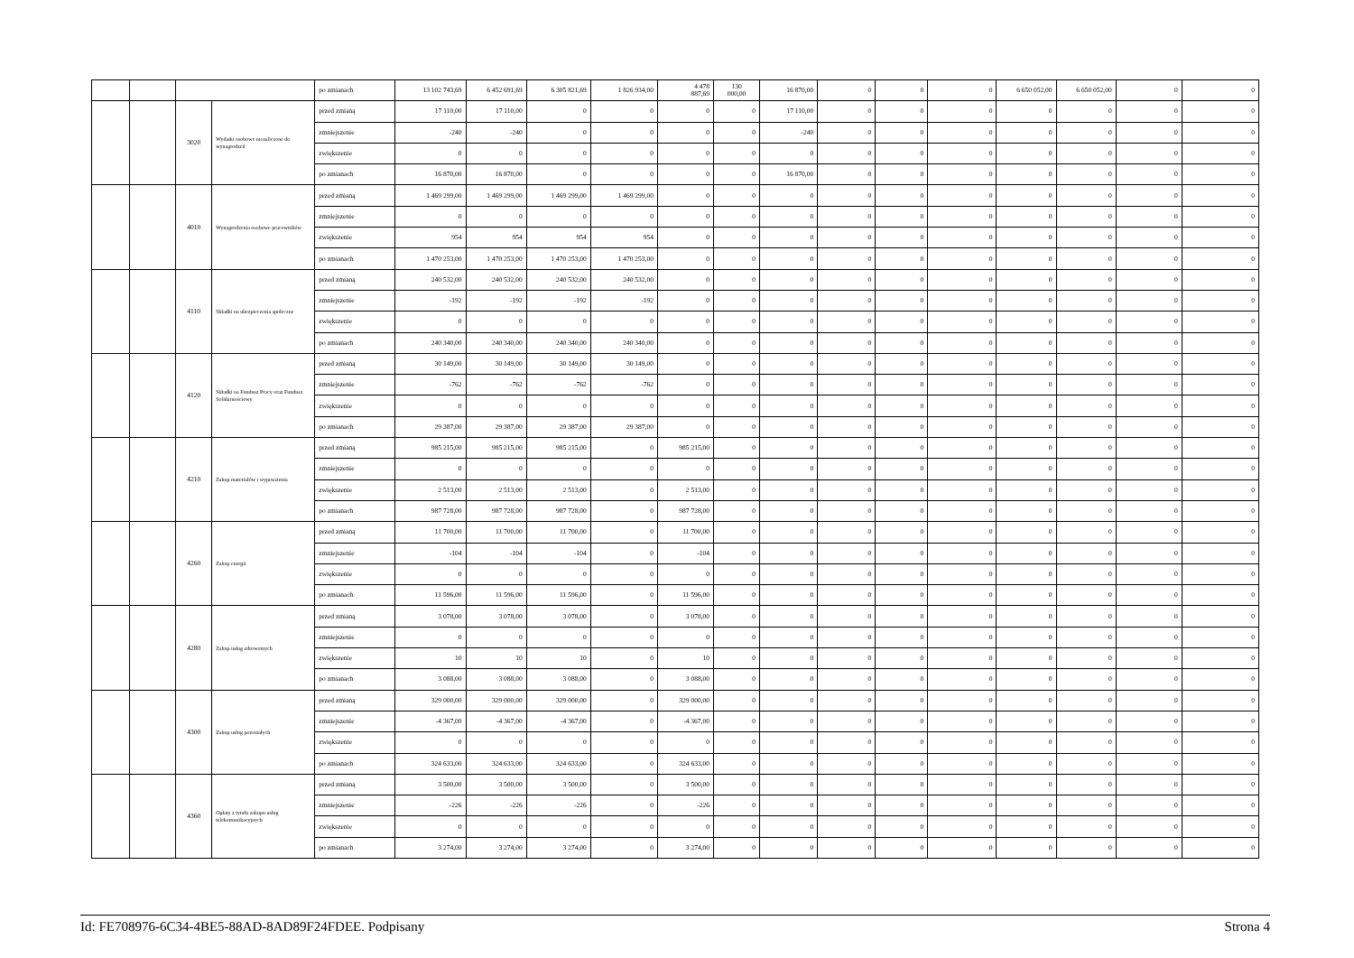| | | | | po zmianach | 13 102 743,69 | 6 452 691,69 | 6 305 821,69 | 1 826 934,00 | 4 478 887,69 | 130 000,00 | 16 870,00 | 0 | 0 | 0 | 6 650 052,00 | 6 650 052,00 | 0 | 0 |
| | | 3020 | Wydatki osobowe niezaliczone do wynagrodzeń | przed zmianą | 17 110,00 | 17 110,00 | 0 | 0 | 0 | 0 | 17 110,00 | 0 | 0 | 0 | 0 | 0 | 0 | 0 |
| | | | | zmniejszenie | -240 | -240 | 0 | 0 | 0 | 0 | -240 | 0 | 0 | 0 | 0 | 0 | 0 | 0 |
| | | | | zwiększenie | 0 | 0 | 0 | 0 | 0 | 0 | 0 | 0 | 0 | 0 | 0 | 0 | 0 | 0 |
| | | | | po zmianach | 16 870,00 | 16 870,00 | 0 | 0 | 0 | 0 | 16 870,00 | 0 | 0 | 0 | 0 | 0 | 0 | 0 |
| | | 4010 | Wynagrodzenia osobowe pracowników | przed zmianą | 1 469 299,00 | 1 469 299,00 | 1 469 299,00 | 1 469 299,00 | 0 | 0 | 0 | 0 | 0 | 0 | 0 | 0 | 0 | 0 |
| | | | | zmniejszenie | 0 | 0 | 0 | 0 | 0 | 0 | 0 | 0 | 0 | 0 | 0 | 0 | 0 | 0 |
| | | | | zwiększenie | 954 | 954 | 954 | 954 | 0 | 0 | 0 | 0 | 0 | 0 | 0 | 0 | 0 | 0 |
| | | | | po zmianach | 1 470 253,00 | 1 470 253,00 | 1 470 253,00 | 1 470 253,00 | 0 | 0 | 0 | 0 | 0 | 0 | 0 | 0 | 0 | 0 |
| | | 4110 | Składki na ubezpieczenia społeczne | przed zmianą | 240 532,00 | 240 532,00 | 240 532,00 | 240 532,00 | 0 | 0 | 0 | 0 | 0 | 0 | 0 | 0 | 0 | 0 |
| | | | | zmniejszenie | -192 | -192 | -192 | -192 | 0 | 0 | 0 | 0 | 0 | 0 | 0 | 0 | 0 | 0 |
| | | | | zwiększenie | 0 | 0 | 0 | 0 | 0 | 0 | 0 | 0 | 0 | 0 | 0 | 0 | 0 | 0 |
| | | | | po zmianach | 240 340,00 | 240 340,00 | 240 340,00 | 240 340,00 | 0 | 0 | 0 | 0 | 0 | 0 | 0 | 0 | 0 | 0 |
| | | 4120 | Składki na Fundusz Pracy oraz Fundusz Solidarnościowy | przed zmianą | 30 149,00 | 30 149,00 | 30 149,00 | 30 149,00 | 0 | 0 | 0 | 0 | 0 | 0 | 0 | 0 | 0 | 0 |
| | | | | zmniejszenie | -762 | -762 | -762 | -762 | 0 | 0 | 0 | 0 | 0 | 0 | 0 | 0 | 0 | 0 |
| | | | | zwiększenie | 0 | 0 | 0 | 0 | 0 | 0 | 0 | 0 | 0 | 0 | 0 | 0 | 0 | 0 |
| | | | | po zmianach | 29 387,00 | 29 387,00 | 29 387,00 | 29 387,00 | 0 | 0 | 0 | 0 | 0 | 0 | 0 | 0 | 0 | 0 |
| | | 4210 | Zakup materiałów i wyposażenia | przed zmianą | 985 215,00 | 985 215,00 | 985 215,00 | 0 | 985 215,00 | 0 | 0 | 0 | 0 | 0 | 0 | 0 | 0 | 0 |
| | | | | zmniejszenie | 0 | 0 | 0 | 0 | 0 | 0 | 0 | 0 | 0 | 0 | 0 | 0 | 0 | 0 |
| | | | | zwiększenie | 2 513,00 | 2 513,00 | 2 513,00 | 0 | 2 513,00 | 0 | 0 | 0 | 0 | 0 | 0 | 0 | 0 | 0 |
| | | | | po zmianach | 987 728,00 | 987 728,00 | 987 728,00 | 0 | 987 728,00 | 0 | 0 | 0 | 0 | 0 | 0 | 0 | 0 | 0 |
| | | 4260 | Zakup energii | przed zmianą | 11 700,00 | 11 700,00 | 11 700,00 | 0 | 11 700,00 | 0 | 0 | 0 | 0 | 0 | 0 | 0 | 0 | 0 |
| | | | | zmniejszenie | -104 | -104 | -104 | 0 | -104 | 0 | 0 | 0 | 0 | 0 | 0 | 0 | 0 | 0 |
| | | | | zwiększenie | 0 | 0 | 0 | 0 | 0 | 0 | 0 | 0 | 0 | 0 | 0 | 0 | 0 | 0 |
| | | | | po zmianach | 11 596,00 | 11 596,00 | 11 596,00 | 0 | 11 596,00 | 0 | 0 | 0 | 0 | 0 | 0 | 0 | 0 | 0 |
| | | 4280 | Zakup usług zdrowotnych | przed zmianą | 3 078,00 | 3 078,00 | 3 078,00 | 0 | 3 078,00 | 0 | 0 | 0 | 0 | 0 | 0 | 0 | 0 | 0 |
| | | | | zmniejszenie | 0 | 0 | 0 | 0 | 0 | 0 | 0 | 0 | 0 | 0 | 0 | 0 | 0 | 0 |
| | | | | zwiększenie | 10 | 10 | 10 | 0 | 10 | 0 | 0 | 0 | 0 | 0 | 0 | 0 | 0 | 0 |
| | | | | po zmianach | 3 088,00 | 3 088,00 | 3 088,00 | 0 | 3 088,00 | 0 | 0 | 0 | 0 | 0 | 0 | 0 | 0 | 0 |
| | | 4300 | Zakup usług pozostałych | przed zmianą | 329 000,00 | 329 000,00 | 329 000,00 | 0 | 329 000,00 | 0 | 0 | 0 | 0 | 0 | 0 | 0 | 0 | 0 |
| | | | | zmniejszenie | -4 367,00 | -4 367,00 | -4 367,00 | 0 | -4 367,00 | 0 | 0 | 0 | 0 | 0 | 0 | 0 | 0 | 0 |
| | | | | zwiększenie | 0 | 0 | 0 | 0 | 0 | 0 | 0 | 0 | 0 | 0 | 0 | 0 | 0 | 0 |
| | | | | po zmianach | 324 633,00 | 324 633,00 | 324 633,00 | 0 | 324 633,00 | 0 | 0 | 0 | 0 | 0 | 0 | 0 | 0 | 0 |
| | | 4360 | Opłaty z tytułu zakupu usług telekomunikacyjnych | przed zmianą | 3 500,00 | 3 500,00 | 3 500,00 | 0 | 3 500,00 | 0 | 0 | 0 | 0 | 0 | 0 | 0 | 0 | 0 |
| | | | | zmniejszenie | -226 | -226 | -226 | 0 | -226 | 0 | 0 | 0 | 0 | 0 | 0 | 0 | 0 | 0 |
| | | | | zwiększenie | 0 | 0 | 0 | 0 | 0 | 0 | 0 | 0 | 0 | 0 | 0 | 0 | 0 | 0 |
| | | | | po zmianach | 3 274,00 | 3 274,00 | 3 274,00 | 0 | 3 274,00 | 0 | 0 | 0 | 0 | 0 | 0 | 0 | 0 | 0 |
Id: FE708976-6C34-4BE5-88AD-8AD89F24FDEE. Podpisany Strona 4